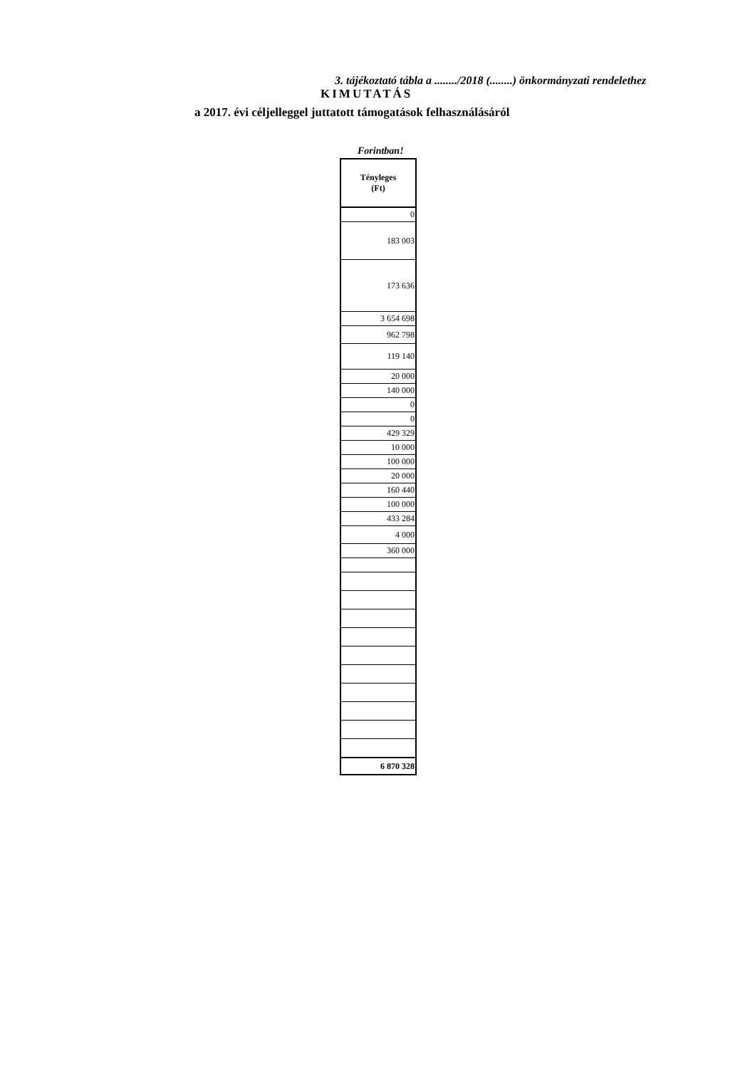3. tájékoztató tábla a ......../2018 (........) önkormányzati rendelethez
KIMUTATÁS
a 2017. évi céljelleggel juttatott támogatások felhasználásáról
Forintban!
| Tényleges (Ft) |
| --- |
| 0 |
| 183 003 |
| 173 636 |
| 3 654 698 |
| 962 798 |
| 119 140 |
| 20 000 |
| 140 000 |
| 0 |
| 0 |
| 429 329 |
| 10 000 |
| 100 000 |
| 20 000 |
| 160 440 |
| 100 000 |
| 433 284 |
| 4 000 |
| 360 000 |
| 6 870 328 |